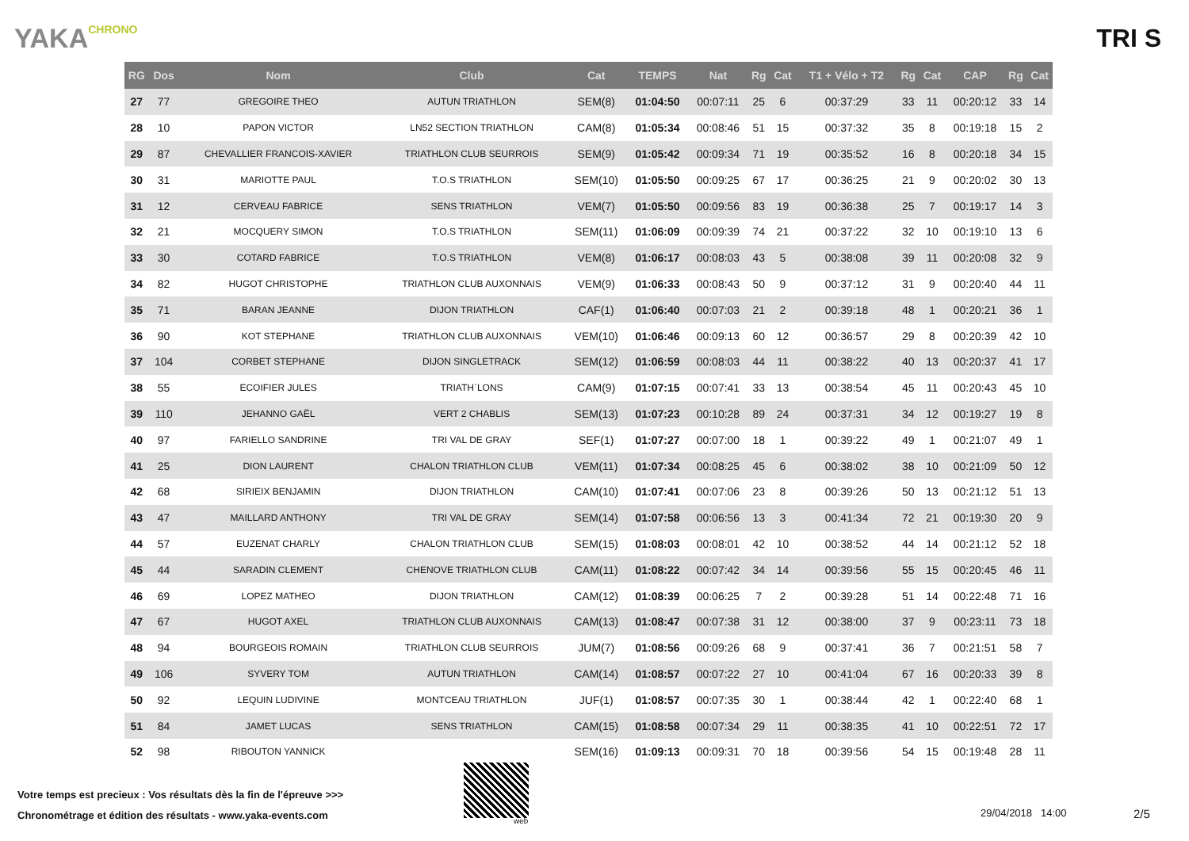YAKACHRONO
TRI S
| RG | Dos | Nom | Club | Cat | TEMPS | Nat | Rg | Cat | T1 + Vélo + T2 | Rg | Cat | CAP | Rg | Cat |
| --- | --- | --- | --- | --- | --- | --- | --- | --- | --- | --- | --- | --- | --- | --- |
| 27 | 77 | GREGOIRE THEO | AUTUN TRIATHLON | SEM(8) | 01:04:50 | 00:07:11 | 25 | 6 | 00:37:29 | 33 | 11 | 00:20:12 | 33 | 14 |
| 28 | 10 | PAPON VICTOR | LN52 SECTION TRIATHLON | CAM(8) | 01:05:34 | 00:08:46 | 51 | 15 | 00:37:32 | 35 | 8 | 00:19:18 | 15 | 2 |
| 29 | 87 | CHEVALLIER FRANCOIS-XAVIER | TRIATHLON CLUB SEURROIS | SEM(9) | 01:05:42 | 00:09:34 | 71 | 19 | 00:35:52 | 16 | 8 | 00:20:18 | 34 | 15 |
| 30 | 31 | MARIOTTE PAUL | T.O.S TRIATHLON | SEM(10) | 01:05:50 | 00:09:25 | 67 | 17 | 00:36:25 | 21 | 9 | 00:20:02 | 30 | 13 |
| 31 | 12 | CERVEAU FABRICE | SENS TRIATHLON | VEM(7) | 01:05:50 | 00:09:56 | 83 | 19 | 00:36:38 | 25 | 7 | 00:19:17 | 14 | 3 |
| 32 | 21 | MOCQUERY SIMON | T.O.S TRIATHLON | SEM(11) | 01:06:09 | 00:09:39 | 74 | 21 | 00:37:22 | 32 | 10 | 00:19:10 | 13 | 6 |
| 33 | 30 | COTARD FABRICE | T.O.S TRIATHLON | VEM(8) | 01:06:17 | 00:08:03 | 43 | 5 | 00:38:08 | 39 | 11 | 00:20:08 | 32 | 9 |
| 34 | 82 | HUGOT CHRISTOPHE | TRIATHLON CLUB AUXONNAIS | VEM(9) | 01:06:33 | 00:08:43 | 50 | 9 | 00:37:12 | 31 | 9 | 00:20:40 | 44 | 11 |
| 35 | 71 | BARAN JEANNE | DIJON TRIATHLON | CAF(1) | 01:06:40 | 00:07:03 | 21 | 2 | 00:39:18 | 48 | 1 | 00:20:21 | 36 | 1 |
| 36 | 90 | KOT STEPHANE | TRIATHLON CLUB AUXONNAIS | VEM(10) | 01:06:46 | 00:09:13 | 60 | 12 | 00:36:57 | 29 | 8 | 00:20:39 | 42 | 10 |
| 37 | 104 | CORBET STEPHANE | DIJON SINGLETRACK | SEM(12) | 01:06:59 | 00:08:03 | 44 | 11 | 00:38:22 | 40 | 13 | 00:20:37 | 41 | 17 |
| 38 | 55 | ECOIFIER JULES | TRIATH`LONS | CAM(9) | 01:07:15 | 00:07:41 | 33 | 13 | 00:38:54 | 45 | 11 | 00:20:43 | 45 | 10 |
| 39 | 110 | JEHANNO GAËL | VERT 2 CHABLIS | SEM(13) | 01:07:23 | 00:10:28 | 89 | 24 | 00:37:31 | 34 | 12 | 00:19:27 | 19 | 8 |
| 40 | 97 | FARIELLO SANDRINE | TRI VAL DE GRAY | SEF(1) | 01:07:27 | 00:07:00 | 18 | 1 | 00:39:22 | 49 | 1 | 00:21:07 | 49 | 1 |
| 41 | 25 | DION LAURENT | CHALON TRIATHLON CLUB | VEM(11) | 01:07:34 | 00:08:25 | 45 | 6 | 00:38:02 | 38 | 10 | 00:21:09 | 50 | 12 |
| 42 | 68 | SIRIEIX BENJAMIN | DIJON TRIATHLON | CAM(10) | 01:07:41 | 00:07:06 | 23 | 8 | 00:39:26 | 50 | 13 | 00:21:12 | 51 | 13 |
| 43 | 47 | MAILLARD ANTHONY | TRI VAL DE GRAY | SEM(14) | 01:07:58 | 00:06:56 | 13 | 3 | 00:41:34 | 72 | 21 | 00:19:30 | 20 | 9 |
| 44 | 57 | EUZENAT CHARLY | CHALON TRIATHLON CLUB | SEM(15) | 01:08:03 | 00:08:01 | 42 | 10 | 00:38:52 | 44 | 14 | 00:21:12 | 52 | 18 |
| 45 | 44 | SARADIN CLEMENT | CHENOVE TRIATHLON CLUB | CAM(11) | 01:08:22 | 00:07:42 | 34 | 14 | 00:39:56 | 55 | 15 | 00:20:45 | 46 | 11 |
| 46 | 69 | LOPEZ MATHEO | DIJON TRIATHLON | CAM(12) | 01:08:39 | 00:06:25 | 7 | 2 | 00:39:28 | 51 | 14 | 00:22:48 | 71 | 16 |
| 47 | 67 | HUGOT AXEL | TRIATHLON CLUB AUXONNAIS | CAM(13) | 01:08:47 | 00:07:38 | 31 | 12 | 00:38:00 | 37 | 9 | 00:23:11 | 73 | 18 |
| 48 | 94 | BOURGEOIS ROMAIN | TRIATHLON CLUB SEURROIS | JUM(7) | 01:08:56 | 00:09:26 | 68 | 9 | 00:37:41 | 36 | 7 | 00:21:51 | 58 | 7 |
| 49 | 106 | SYVERY TOM | AUTUN TRIATHLON | CAM(14) | 01:08:57 | 00:07:22 | 27 | 10 | 00:41:04 | 67 | 16 | 00:20:33 | 39 | 8 |
| 50 | 92 | LEQUIN LUDIVINE | MONTCEAU TRIATHLON | JUF(1) | 01:08:57 | 00:07:35 | 30 | 1 | 00:38:44 | 42 | 1 | 00:22:40 | 68 | 1 |
| 51 | 84 | JAMET LUCAS | SENS TRIATHLON | CAM(15) | 01:08:58 | 00:07:34 | 29 | 11 | 00:38:35 | 41 | 10 | 00:22:51 | 72 | 17 |
| 52 | 98 | RIBOUTON YANNICK | | SEM(16) | 01:09:13 | 00:09:31 | 70 | 18 | 00:39:56 | 54 | 15 | 00:19:48 | 28 | 11 |
Votre temps est precieux : Vos résultats dès la fin de l'épreuve >>>
Chronométrage et édition des résultats - www.yaka-events.com
web
29/04/2018 14:00 2/5